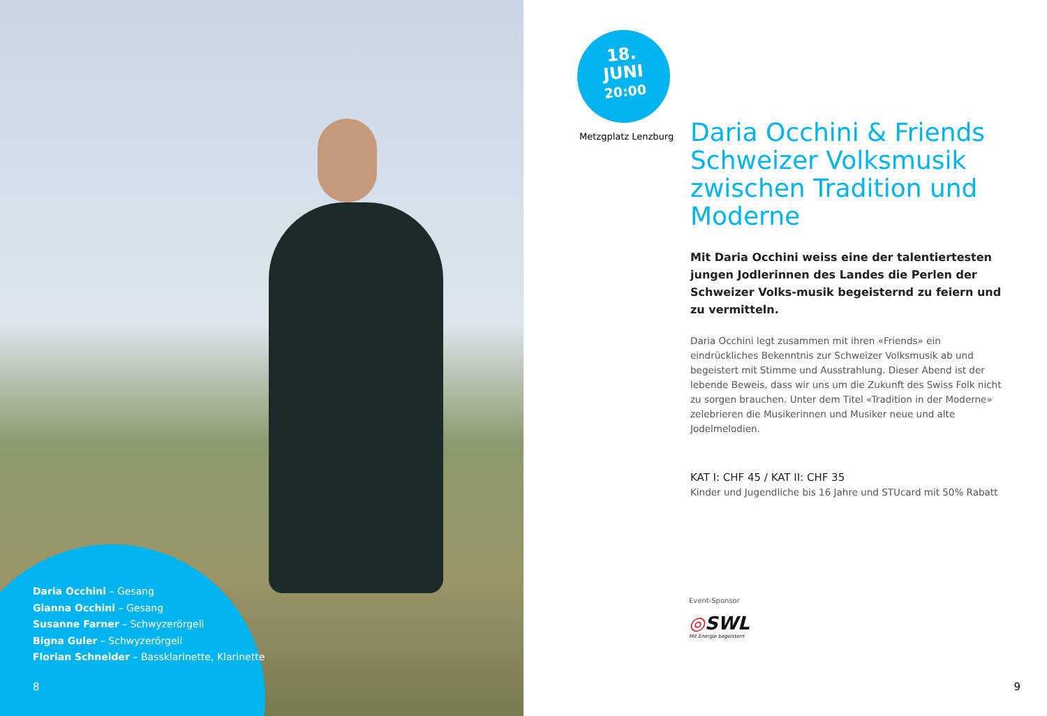Daria Occhini – Gesang
Gianna Occhini – Gesang
Susanne Farner – Schwyzerörgeli
Bigna Guler – Schwyzerörgeli
Florian Schneider – Bassklarinette, Klarinette
8
18.
JUNI
20:00
Metzgplatz Lenzburg
Daria Occhini & Friends Schweizer Volksmusik zwischen Tradition und Moderne
Mit Daria Occhini weiss eine der talentiertesten jungen Jodlerinnen des Landes die Perlen der Schweizer Volks-musik begeisternd zu feiern und zu vermitteln.
Daria Occhini legt zusammen mit ihren «Friends» ein eindrückliches Bekenntnis zur Schweizer Volksmusik ab und begeistert mit Stimme und Ausstrahlung. Dieser Abend ist der lebende Beweis, dass wir uns um die Zukunft des Swiss Folk nicht zu sorgen brauchen. Unter dem Titel «Tradition in der Moderne» zelebrieren die Musikerinnen und Musiker neue und alte Jodelmelodien.
KAT I: CHF 45 / KAT II: CHF 35
Kinder und Jugendliche bis 16 Jahre und STUcard mit 50% Rabatt
Event-Sponsor
◎SWL
Mit Energie begeistern
9